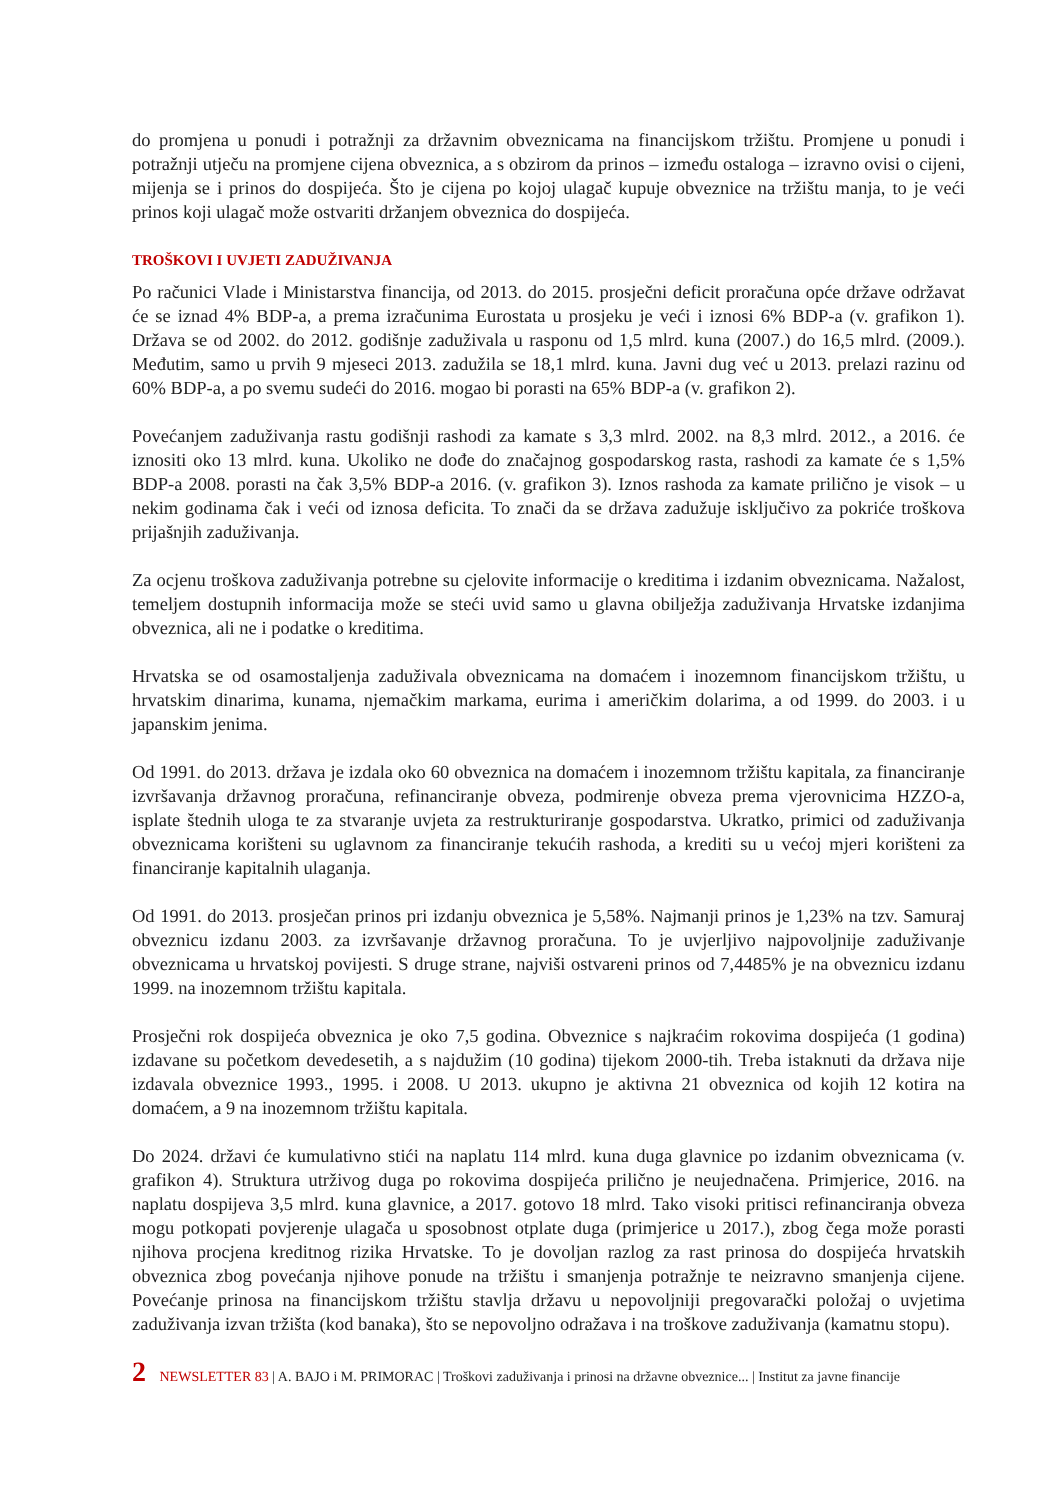do promjena u ponudi i potražnji za državnim obveznicama na financijskom tržištu. Promjene u ponudi i potražnji utječu na promjene cijena obveznica, a s obzirom da prinos – između ostaloga – izravno ovisi o cijeni, mijenja se i prinos do dospijeća. Što je cijena po kojoj ulagač kupuje obveznice na tržištu manja, to je veći prinos koji ulagač može ostvariti držanjem obveznica do dospijeća.
TROŠKOVI I UVJETI ZADUŽIVANJA
Po računici Vlade i Ministarstva financija, od 2013. do 2015. prosječni deficit proračuna opće države održavat će se iznad 4% BDP-a, a prema izračunima Eurostata u prosjeku je veći i iznosi 6% BDP-a (v. grafikon 1). Država se od 2002. do 2012. godišnje zaduživala u rasponu od 1,5 mlrd. kuna (2007.) do 16,5 mlrd. (2009.). Međutim, samo u prvih 9 mjeseci 2013. zadužila se 18,1 mlrd. kuna. Javni dug već u 2013. prelazi razinu od 60% BDP-a, a po svemu sudeći do 2016. mogao bi porasti na 65% BDP-a (v. grafikon 2).
Povećanjem zaduživanja rastu godišnji rashodi za kamate s 3,3 mlrd. 2002. na 8,3 mlrd. 2012., a 2016. će iznositi oko 13 mlrd. kuna. Ukoliko ne dođe do značajnog gospodarskog rasta, rashodi za kamate će s 1,5% BDP-a 2008. porasti na čak 3,5% BDP-a 2016. (v. grafikon 3). Iznos rashoda za kamate prilično je visok – u nekim godinama čak i veći od iznosa deficita. To znači da se država zadužuje isključivo za pokriće troškova prijašnjih zaduživanja.
Za ocjenu troškova zaduživanja potrebne su cjelovite informacije o kreditima i izdanim obveznicama. Nažalost, temeljem dostupnih informacija može se steći uvid samo u glavna obilježja zaduživanja Hrvatske izdanjima obveznica, ali ne i podatke o kreditima.
Hrvatska se od osamostaljenja zaduživala obveznicama na domaćem i inozemnom financijskom tržištu, u hrvatskim dinarima, kunama, njemačkim markama, eurima i američkim dolarima, a od 1999. do 2003. i u japanskim jenima.
Od 1991. do 2013. država je izdala oko 60 obveznica na domaćem i inozemnom tržištu kapitala, za financiranje izvršavanja državnog proračuna, refinanciranje obveza, podmirenje obveza prema vjerovnicima HZZO-a, isplate štednih uloga te za stvaranje uvjeta za restrukturiranje gospodarstva. Ukratko, primici od zaduživanja obveznicama korišteni su uglavnom za financiranje tekućih rashoda, a krediti su u većoj mjeri korišteni za financiranje kapitalnih ulaganja.
Od 1991. do 2013. prosječan prinos pri izdanju obveznica je 5,58%. Najmanji prinos je 1,23% na tzv. Samuraj obveznicu izdanu 2003. za izvršavanje državnog proračuna. To je uvjerljivo najpovoljnije zaduživanje obveznicama u hrvatskoj povijesti. S druge strane, najviši ostvareni prinos od 7,4485% je na obveznicu izdanu 1999. na inozemnom tržištu kapitala.
Prosječni rok dospijeća obveznica je oko 7,5 godina. Obveznice s najkraćim rokovima dospijeća (1 godina) izdavane su početkom devedesetih, a s najdužim (10 godina) tijekom 2000-tih. Treba istaknuti da država nije izdavala obveznice 1993., 1995. i 2008. U 2013. ukupno je aktivna 21 obveznica od kojih 12 kotira na domaćem, a 9 na inozemnom tržištu kapitala.
Do 2024. državi će kumulativno stići na naplatu 114 mlrd. kuna duga glavnice po izdanim obveznicama (v. grafikon 4). Struktura utrživog duga po rokovima dospijeća prilično je neujednačena. Primjerice, 2016. na naplatu dospijeva 3,5 mlrd. kuna glavnice, a 2017. gotovo 18 mlrd. Tako visoki pritisci refinanciranja obveza mogu potkopati povjerenje ulagača u sposobnost otplate duga (primjerice u 2017.), zbog čega može porasti njihova procjena kreditnog rizika Hrvatske. To je dovoljan razlog za rast prinosa do dospijeća hrvatskih obveznica zbog povećanja njihove ponude na tržištu i smanjenja potražnje te neizravno smanjenja cijene. Povećanje prinosa na financijskom tržištu stavlja državu u nepovoljniji pregovarački položaj o uvjetima zaduživanja izvan tržišta (kod banaka), što se nepovoljno odražava i na troškove zaduživanja (kamatnu stopu).
2 NEWSLETTER 83 | A. BAJO i M. PRIMORAC | Troškovi zaduživanja i prinosi na državne obveznice... | Institut za javne financije